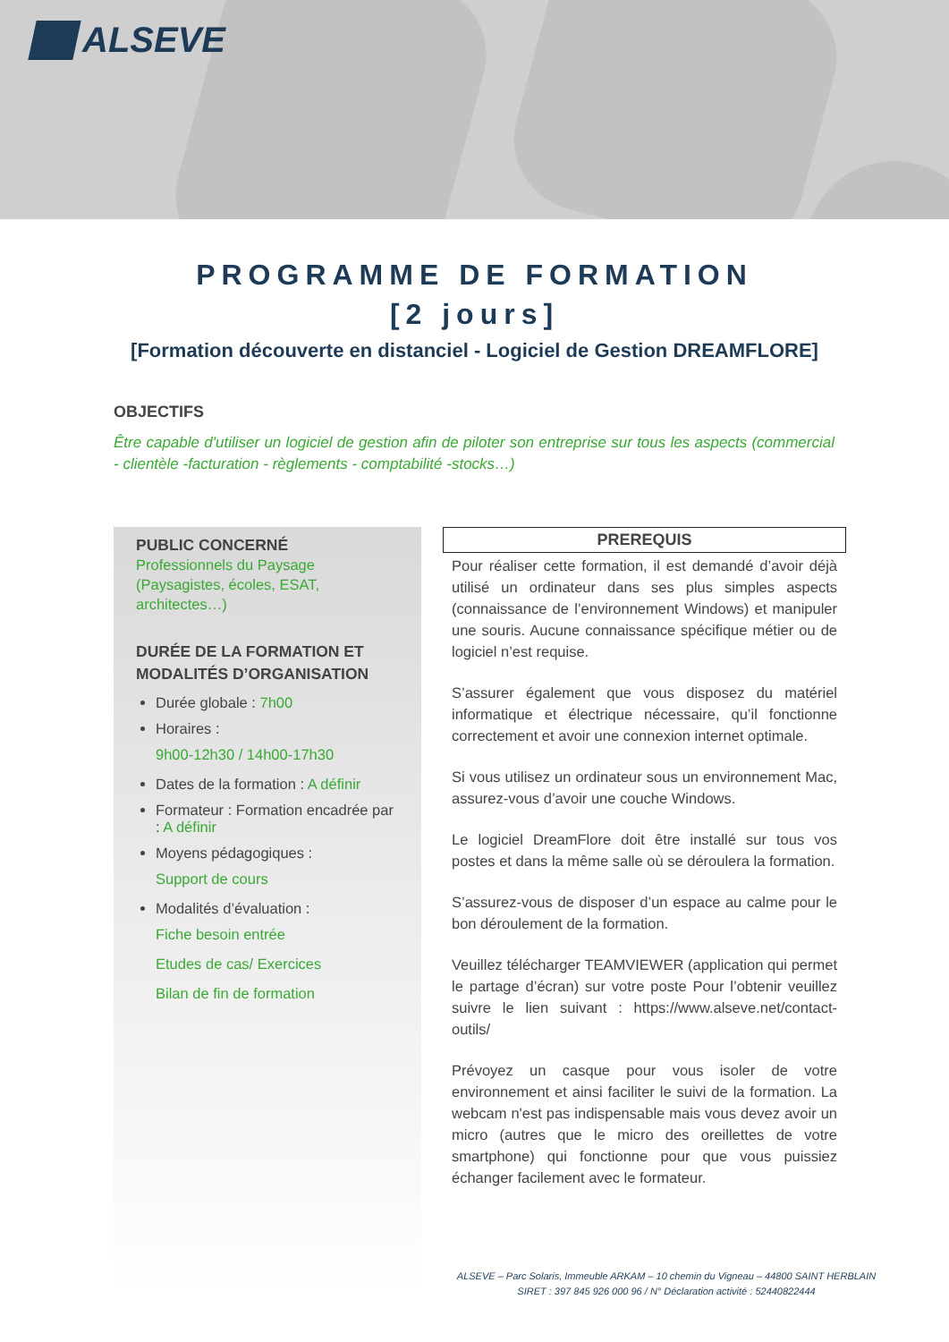ALSEVE
PROGRAMME DE FORMATION
[2 jours]
[Formation découverte en distanciel - Logiciel de Gestion DREAMFLORE]
OBJECTIFS
Être capable d'utiliser un logiciel de gestion afin de piloter son entreprise sur tous les aspects (commercial - clientèle -facturation - règlements - comptabilité -stocks…)
PUBLIC CONCERNÉ
Professionnels du Paysage (Paysagistes, écoles, ESAT, architectes…)
DURÉE DE LA FORMATION ET MODALITÉS D’ORGANISATION
Durée globale : 7h00
Horaires :
9h00-12h30 / 14h00-17h30
Dates de la formation : A définir
Formateur : Formation encadrée par : A définir
Moyens pédagogiques :
Support de cours
Modalités d’évaluation :
Fiche besoin entrée
Etudes de cas/ Exercices
Bilan de fin de formation
PREREQUIS
Pour réaliser cette formation, il est demandé d’avoir déjà utilisé un ordinateur dans ses plus simples aspects (connaissance de l’environnement Windows) et manipuler une souris. Aucune connaissance spécifique métier ou de logiciel n’est requise.
S’assurer également que vous disposez du matériel informatique et électrique nécessaire, qu’il fonctionne correctement et avoir une connexion internet optimale.
Si vous utilisez un ordinateur sous un environnement Mac, assurez-vous d’avoir une couche Windows.
Le logiciel DreamFlore doit être installé sur tous vos postes et dans la même salle où se déroulera la formation.
S’assurez-vous de disposer d’un espace au calme pour le bon déroulement de la formation.
Veuillez télécharger TEAMVIEWER (application qui permet le partage d’écran) sur votre poste Pour l’obtenir veuillez suivre le lien suivant : https://www.alseve.net/contact-outils/
Prévoyez un casque pour vous isoler de votre environnement et ainsi faciliter le suivi de la formation. La webcam n'est pas indispensable mais vous devez avoir un micro (autres que le micro des oreillettes de votre smartphone) qui fonctionne pour que vous puissiez échanger facilement avec le formateur.
ALSEVE – Parc Solaris, Immeuble ARKAM – 10 chemin du Vigneau – 44800 SAINT HERBLAIN
SIRET : 397 845 926 000 96 / N° Déclaration activité : 52440822444